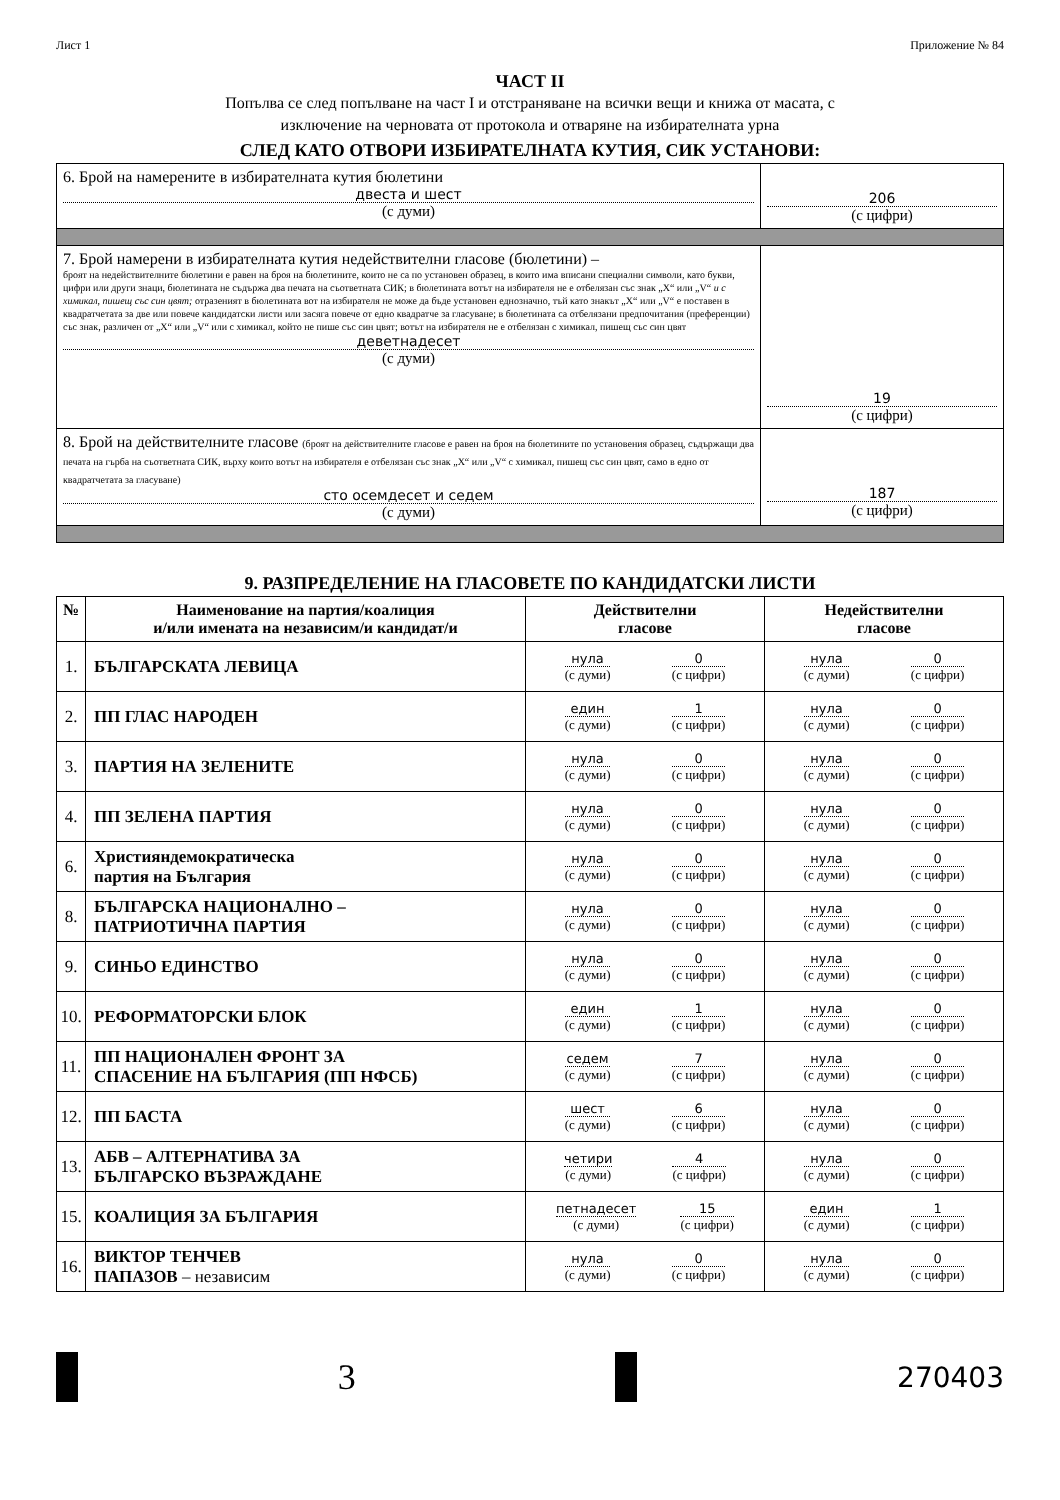Лист 1 Приложение № 84
ЧАСТ II
Попълва се след попълване на част I и отстраняване на всички вещи и книжа от масата, с
изключение на черновата от протокола и отваряне на избирателната урна
СЛЕД КАТО ОТВОРИ ИЗБИРАТЕЛНАТА КУТИЯ, СИК УСТАНОВИ:
| 6. Брой на намерените в избирателната кутия бюлетини двеста и шест (с думи) | 206 (с цифри) |
| 7. Брой намерени в избирателната кутия недействителни гласове (бюлетини) – броят на недействителните бюлетини е равен на броя на бюлетините, които не са по установен образец, в които има вписани специални символи, като букви, цифри или други знаци, бюлетината не съдържа два печата на съответната СИК; в бюлетината вотът на избирателя не е отбелязан със знак „X“ или „V“ и с химикал, пишещ със син цвят; отразеният в бюлетината вот на избирателя не може да бъде установен еднозначно, тъй като знакът „X“ или „V“ е поставен в квадратчетата за две или повече кандидатски листи или засяга повече от едно квадратче за гласуване; в бюлетината са отбелязани предпочитания (преференции) със знак, различен от „X“ или „V“ или с химикал, който не пише със син цвят; вотът на избирателя не е отбелязан с химикал, пишещ със син цвят деветнадесет (с думи) | 19 (с цифри) |
| 8. Брой на действителните гласове (броят на действителните гласове е равен на броя на бюлетините по установения образец, съдържащи два печата на гърба на съответната СИК, върху които вотът на избирателя е отбелязан със знак „X“ или „V“ с химикал, пишещ със син цвят, само в едно от квадратчетата за гласуване) сто осемдесет и седем (с думи) | 187 (с цифри) |
9. РАЗПРЕДЕЛЕНИЕ НА ГЛАСОВЕТЕ ПО КАНДИДАТСКИ ЛИСТИ
| № | Наименование на партия/коалиция и/или имената на независим/и кандидат/и | Действителни гласове | Недействителни гласове |
| --- | --- | --- | --- |
| 1. | БЪЛГАРСКАТА ЛЕВИЦА | нула (с думи) 0 (с цифри) | нула (с думи) 0 (с цифри) |
| 2. | ПП ГЛАС НАРОДЕН | един (с думи) 1 (с цифри) | нула (с думи) 0 (с цифри) |
| 3. | ПАРТИЯ НА ЗЕЛЕНИТЕ | нула (с думи) 0 (с цифри) | нула (с думи) 0 (с цифри) |
| 4. | ПП ЗЕЛЕНА ПАРТИЯ | нула (с думи) 0 (с цифри) | нула (с думи) 0 (с цифри) |
| 6. | Християндемократическа партия на България | нула (с думи) 0 (с цифри) | нула (с думи) 0 (с цифри) |
| 8. | БЪЛГАРСКА НАЦИОНАЛНО – ПАТРИОТИЧНА ПАРТИЯ | нула (с думи) 0 (с цифри) | нула (с думи) 0 (с цифри) |
| 9. | СИНЬО ЕДИНСТВО | нула (с думи) 0 (с цифри) | нула (с думи) 0 (с цифри) |
| 10. | РЕФОРМАТОРСКИ БЛОК | един (с думи) 1 (с цифри) | нула (с думи) 0 (с цифри) |
| 11. | ПП НАЦИОНАЛЕН ФРОНТ ЗА СПАСЕНИЕ НА БЪЛГАРИЯ (ПП НФСБ) | седем (с думи) 7 (с цифри) | нула (с думи) 0 (с цифри) |
| 12. | ПП БАСТА | шест (с думи) 6 (с цифри) | нула (с думи) 0 (с цифри) |
| 13. | АБВ – АЛТЕРНАТИВА ЗА БЪЛГАРСКО ВЪЗРАЖДАНЕ | четири (с думи) 4 (с цифри) | нула (с думи) 0 (с цифри) |
| 15. | КОАЛИЦИЯ ЗА БЪЛГАРИЯ | петнадесет (с думи) 15 (с цифри) | един (с думи) 1 (с цифри) |
| 16. | ВИКТОР ТЕНЧЕВ ПАПАЗОВ – независим | нула (с думи) 0 (с цифри) | нула (с думи) 0 (с цифри) |
3
270403